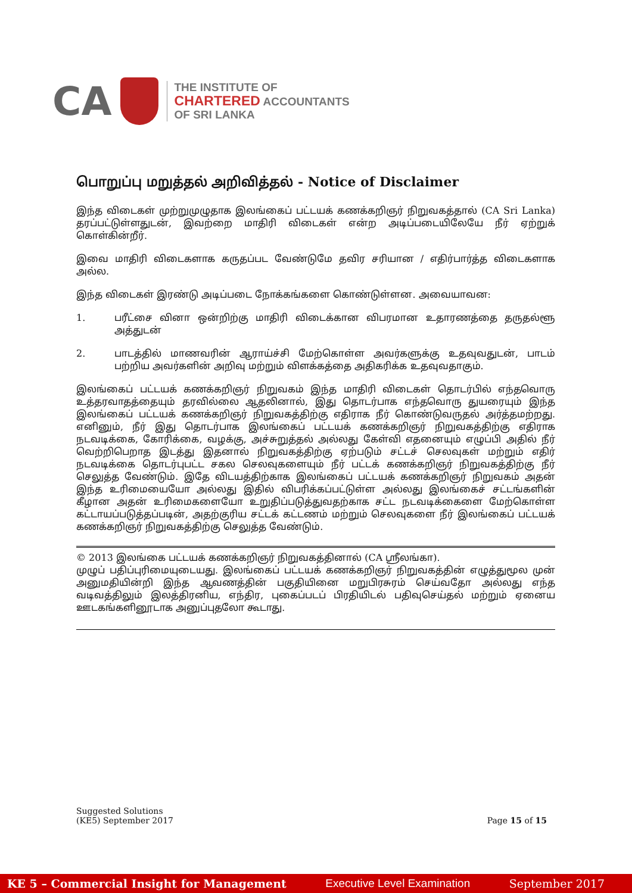CA
THE INSTITUTE OF
CHARTERED ACCOUNTANTS
OF SRI LANKA
பொறுப்பு மறுத்தல் அறிவித்தல் - Notice of Disclaimer
இந்த விடைகள் முற்றுமுழுதாக இலங்கைப் பட்டயக் கணக்கறிஞர் நிறுவகத்தால் (CA Sri Lanka) தரப்பட்டுள்ளதுடன், இவற்றை மாதிரி விடைகள் என்ற அடிப்படையிலேயே நீர் ஏற்றுக் கொள்கின்றீர்.
இவை மாதிரி விடைகளாக கருதப்பட வேண்டுமே தவிர சரியான / எதிர்பார்த்த விடைகளாக அல்ல.
இந்த விடைகள் இரண்டு அடிப்படை நோக்கங்களை கொண்டுள்ளன. அவையாவன:
1. பரீட்சை வினா ஒன்றிற்கு மாதிரி விடைக்கான விபரமான உதாரணத்தை தருதல்ளூ அத்துடன்
2. பாடத்தில் மாணவரின் ஆராய்ச்சி மேற்கொள்ள அவர்களுக்கு உதவுவதுடன், பாடம் பற்றிய அவர்களின் அறிவு மற்றும் விளக்கத்தை அதிகரிக்க உதவுவதாகும்.
இலங்கைப் பட்டயக் கணக்கறிஞர் நிறுவகம் இந்த மாதிரி விடைகள் தொடர்பில் எந்தவொரு உத்தரவாதத்தையும் தரவில்லை ஆதலினால், இது தொடர்பாக எந்தவொரு துயரையும் இந்த இலங்கைப் பட்டயக் கணக்கறிஞர் நிறுவகத்திற்கு எதிராக நீர் கொண்டுவருதல் அர்த்தமற்றது. எனினும், நீர் இது தொடர்பாக இலங்கைப் பட்டயக் கணக்கறிஞர் நிறுவகத்திற்கு எதிராக நடவடிக்கை, கோரிக்கை, வழக்கு, அச்சுறுத்தல் அல்லது கேள்வி எதனையும் எழுப்பி அதில் நீர் வெற்றிபெறாத இடத்து இதனால் நிறுவகத்திற்கு ஏற்படும் சட்டச் செலவுகள் மற்றும் எதிர் நடவடிக்கை தொடர்புபட்ட சகல செலவுகளையும் நீர் பட்டக் கணக்கறிஞர் நிறுவகத்திற்கு நீர் செலுத்த வேண்டும். இதே விடயத்திற்காக இலங்கைப் பட்டயக் கணக்கறிஞர் நிறுவகம் அதன் இந்த உரிமையையோ அல்லது இதில் விபரிக்கப்பட்டுள்ள அல்லது இலங்கைச் சட்டங்களின் கீழான அதன் உரிமைகளையோ உறுதிப்படுத்துவதற்காக சட்ட நடவடிக்கைளை மேற்கொள்ள கட்டாயப்படுத்தப்படின், அதற்குரிய சட்டக் கட்டணம் மற்றும் செலவுகளை நீர் இலங்கைப் பட்டயக் கணக்கறிஞர் நிறுவகத்திற்கு செலுத்த வேண்டும்.
© 2013 இலங்கை பட்டயக் கணக்கறிஞர் நிறுவகத்தினால் (CA ஸ்ரீலங்கா).
முழுப் பதிப்புரிமையுடையது. இலங்கைப் பட்டயக் கணக்கறிஞர் நிறுவகத்தின் எழுத்துமூல முன் அனுமதியின்றி இந்த ஆவணத்தின் பகுதியினை மறுபிரசுரம் செய்வதோ அல்லது எந்த வடிவத்திலும் இலத்திரனிய, எந்திர, புகைப்படப் பிரதியிடல் பதிவுசெய்தல் மற்றும் ஏனைய ஊடகங்களினூடாக அனுப்புதலோ கூடாது.
Suggested Solutions
(KE5) September 2017
Page 15 of 15
KE 5 – Commercial Insight for Management Executive Level Examination September 2017